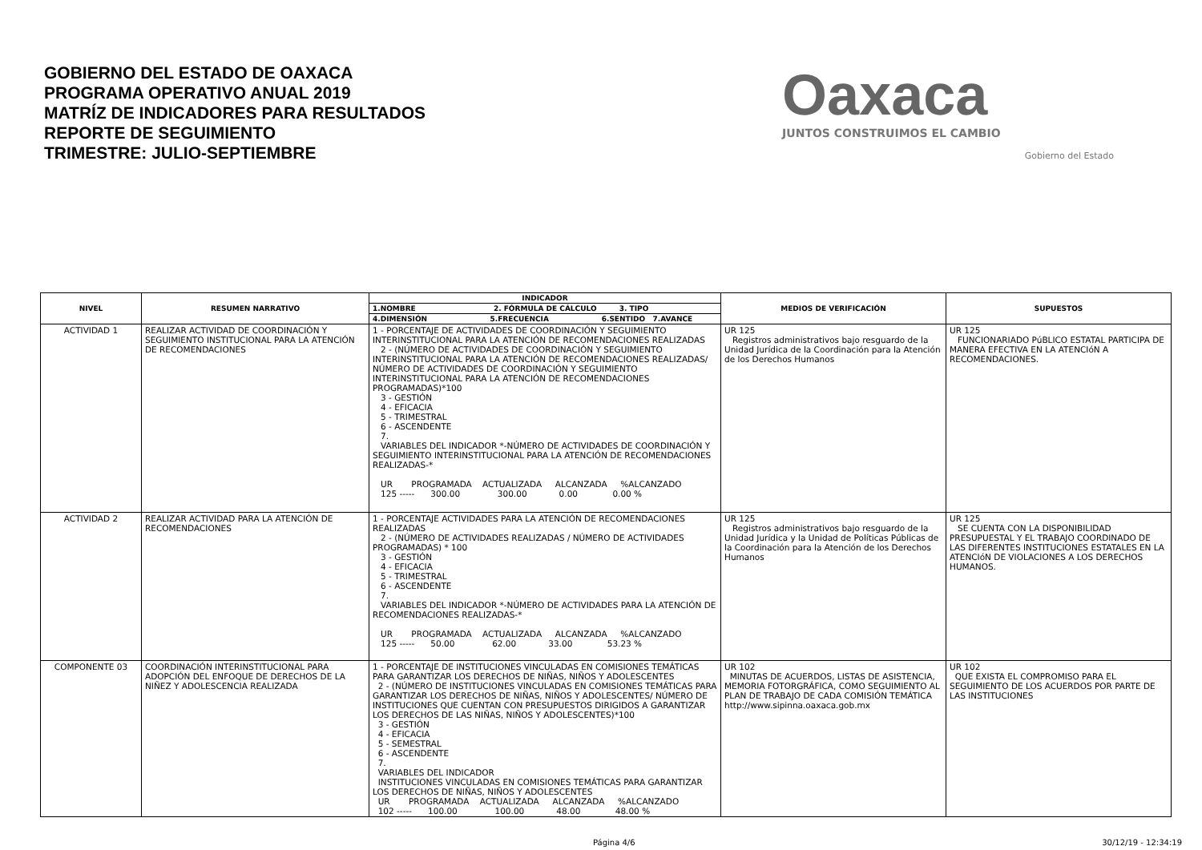GOBIERNO DEL ESTADO DE OAXACA
PROGRAMA OPERATIVO ANUAL 2019
MATRÍZ DE INDICADORES PARA RESULTADOS
REPORTE DE SEGUIMIENTO
TRIMESTRE: JULIO-SEPTIEMBRE
Oaxaca
JUNTOS CONSTRUIMOS EL CAMBIO
Gobierno del Estado
| NIVEL | RESUMEN NARRATIVO | INDICADOR | MEDIOS DE VERIFICACIÓN | SUPUESTOS |
| --- | --- | --- | --- | --- |
| | | 1.NOMBRE 2. FÓRMULA DE CÁLCULO 3. TIPO | | |
| | | 4.DIMENSIÓN 5.FRECUENCIA 6.SENTIDO 7.AVANCE | | |
| ACTIVIDAD 1 | REALIZAR ACTIVIDAD DE COORDINACIÓN Y SEGUIMIENTO INSTITUCIONAL PARA LA ATENCIÓN DE RECOMENDACIONES | 1 - PORCENTAJE DE ACTIVIDADES DE COORDINACIÓN Y SEGUIMIENTO INTERINSTITUCIONAL PARA LA ATENCIÓN DE RECOMENDACIONES REALIZADAS 2 - (NÚMERO DE ACTIVIDADES DE COORDINACIÓN Y SEGUIMIENTO INTERINSTITUCIONAL PARA LA ATENCIÓN DE RECOMENDACIONES REALIZADAS/ NÚMERO DE ACTIVIDADES DE COORDINACIÓN Y SEGUIMIENTO INTERINSTITUCIONAL PARA LA ATENCIÓN DE RECOMENDACIONES PROGRAMADAS)*100 3 - GESTIÓN 4 - EFICACIA 5 - TRIMESTRAL 6 - ASCENDENTE 7. VARIABLES DEL INDICADOR *-NÚMERO DE ACTIVIDADES DE COORDINACIÓN Y SEGUIMIENTO INTERINSTITUCIONAL PARA LA ATENCIÓN DE RECOMENDACIONES REALIZADAS-* UR PROGRAMADA ACTUALIZADA ALCANZADA %ALCANZADO 125 ----- 300.00 300.00 0.00 0.00 % | UR 125 Registros administrativos bajo resguardo de la Unidad Jurídica de la Coordinación para la Atención de los Derechos Humanos | UR 125 FUNCIONARIADO PúBLICO ESTATAL PARTICIPA DE MANERA EFECTIVA EN LA ATENCIóN A RECOMENDACIONES. |
| ACTIVIDAD 2 | REALIZAR ACTIVIDAD PARA LA ATENCIÓN DE RECOMENDACIONES | 1 - PORCENTAJE ACTIVIDADES PARA LA ATENCIÓN DE RECOMENDACIONES REALIZADAS 2 - (NÚMERO DE ACTIVIDADES REALIZADAS / NÚMERO DE ACTIVIDADES PROGRAMADAS) * 100 3 - GESTIÓN 4 - EFICACIA 5 - TRIMESTRAL 6 - ASCENDENTE 7. VARIABLES DEL INDICADOR *-NÚMERO DE ACTIVIDADES PARA LA ATENCIÓN DE RECOMENDACIONES REALIZADAS-* UR PROGRAMADA ACTUALIZADA ALCANZADA %ALCANZADO 125 ----- 50.00 62.00 33.00 53.23 % | UR 125 Registros administrativos bajo resguardo de la Unidad Jurídica y la Unidad de Políticas Públicas de la Coordinación para la Atención de los Derechos Humanos | UR 125 SE CUENTA CON LA DISPONIBILIDAD PRESUPUESTAL Y EL TRABAJO COORDINADO DE LAS DIFERENTES INSTITUCIONES ESTATALES EN LA ATENCIóN DE VIOLACIONES A LOS DERECHOS HUMANOS. |
| COMPONENTE 03 | COORDINACIÓN INTERINSTITUCIONAL PARA ADOPCIÓN DEL ENFOQUE DE DERECHOS DE LA NIÑEZ Y ADOLESCENCIA REALIZADA | 1 - PORCENTAJE DE INSTITUCIONES VINCULADAS EN COMISIONES TEMÁTICAS PARA GARANTIZAR LOS DERECHOS DE NIÑAS, NIÑOS Y ADOLESCENTES 2 - (NÚMERO DE INSTITUCIONES VINCULADAS EN COMISIONES TEMÁTICAS PARA GARANTIZAR LOS DERECHOS DE NIÑAS, NIÑOS Y ADOLESCENTES/ NÚMERO DE INSTITUCIONES QUE CUENTAN CON PRESUPUESTOS DIRIGIDOS A GARANTIZAR LOS DERECHOS DE LAS NIÑAS, NIÑOS Y ADOLESCENTES)*100 3 - GESTIÓN 4 - EFICACIA 5 - SEMESTRAL 6 - ASCENDENTE 7. VARIABLES DEL INDICADOR INSTITUCIONES VINCULADAS EN COMISIONES TEMÁTICAS PARA GARANTIZAR LOS DERECHOS DE NIÑAS, NIÑOS Y ADOLESCENTES UR PROGRAMADA ACTUALIZADA ALCANZADA %ALCANZADO 102 ----- 100.00 100.00 48.00 48.00 % | UR 102 MINUTAS DE ACUERDOS, LISTAS DE ASISTENCIA, MEMORIA FOTORGRÁFICA, COMO SEGUIMIENTO AL PLAN DE TRABAJO DE CADA COMISIÓN TEMÁTICA http://www.sipinna.oaxaca.gob.mx | UR 102 QUE EXISTA EL COMPROMISO PARA EL SEGUIMIENTO DE LOS ACUERDOS POR PARTE DE LAS INSTITUCIONES |
Página 4/6 30/12/19 - 12:34:19